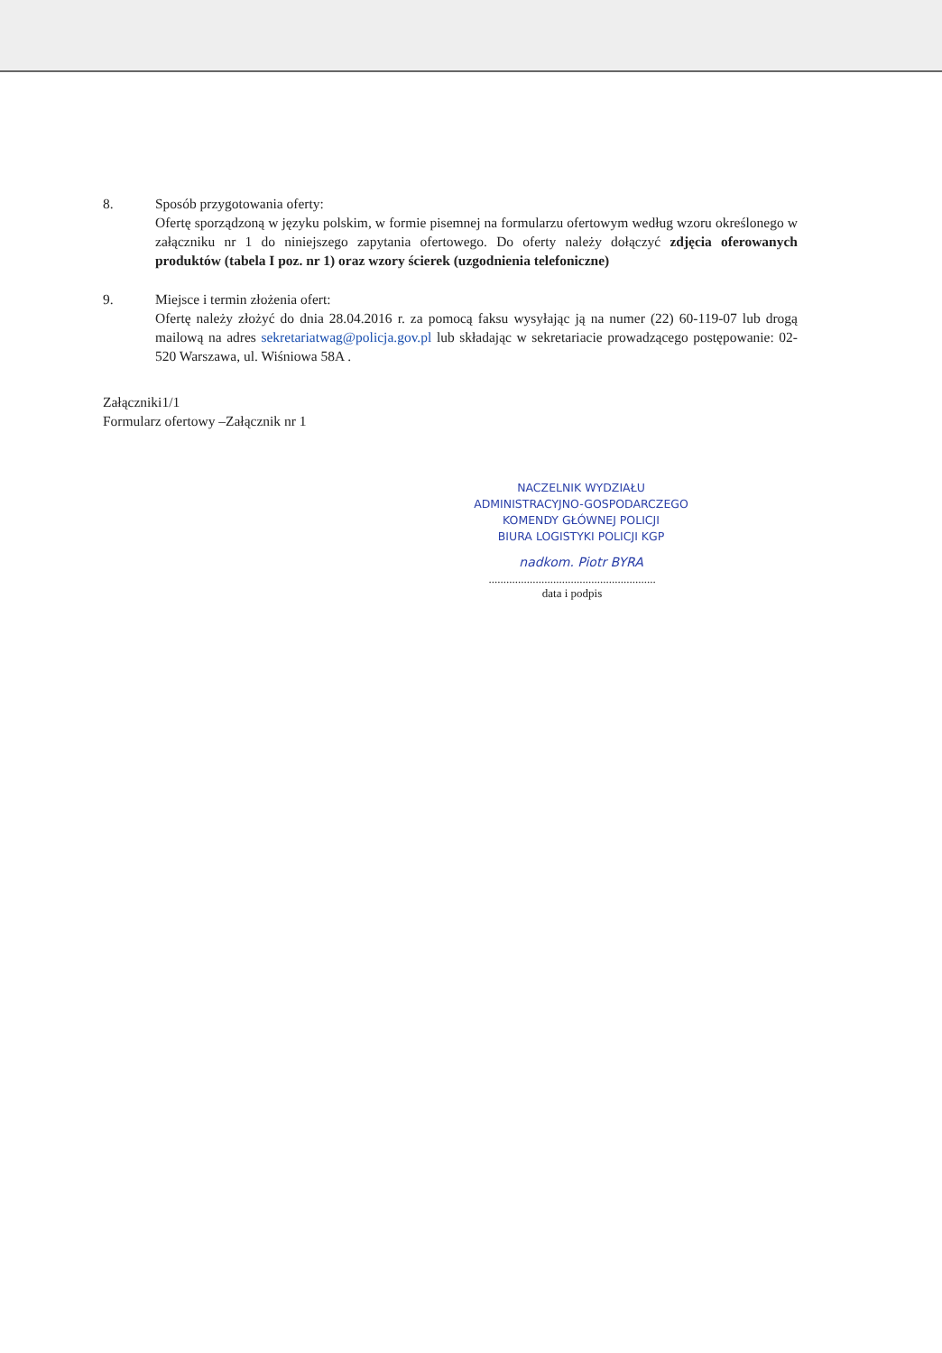8. Sposób przygotowania oferty:
Ofertę sporządzoną w języku polskim, w formie pisemnej na formularzu ofertowym według wzoru określonego w załączniku nr 1 do niniejszego zapytania ofertowego. Do oferty należy dołączyć zdjęcia oferowanych produktów (tabela I poz. nr 1) oraz wzory ścierek (uzgodnienia telefoniczne)
9. Miejsce i termin złożenia ofert:
Ofertę należy złożyć do dnia 28.04.2016 r. za pomocą faksu wysyłając ją na numer (22) 60-119-07 lub drogą mailową na adres sekretariatwag@policja.gov.pl lub składając w sekretariacie prowadzącego postępowanie: 02-520 Warszawa, ul. Wiśniowa 58A .
Załączniki1/1
Formularz ofertowy –Załącznik nr 1
NACZELNIK WYDZIAŁU
ADMINISTRACYJNO-GOSPODARCZEGO
KOMENDY GŁÓWNEJ POLICJI
BIURA LOGISTYKI POLICJI KGP
nadkom. Piotr BYRA
.........................................................
data i podpis